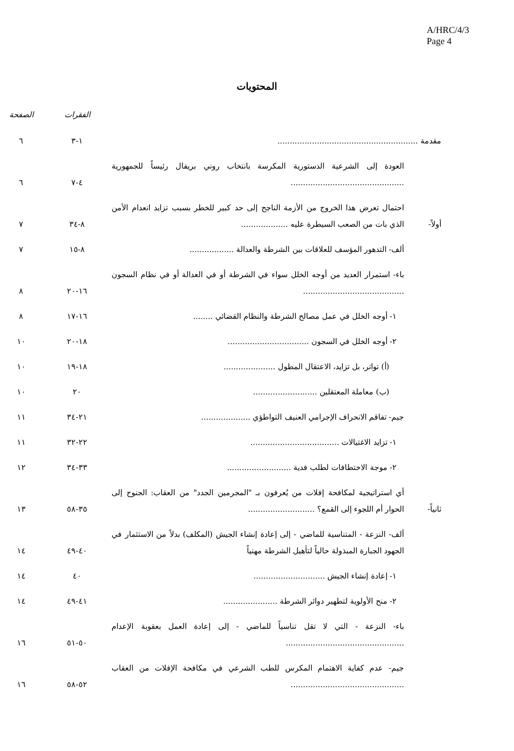A/HRC/4/3
Page 4
المحتويات
| | | الفقرات | الصفحة |
| --- | --- | --- | --- |
| مقدمة ......................................................... | | ١-٣ | ٦ |
| | العودة إلى الشرعية الدستورية المكرسة بانتخاب روني بريفال رئيساً للجمهورية .............................................. | ٤-٧ | ٦ |
| أولاً- | احتمال تعرض هذا الخروج من الأزمة الناجح إلى حد كبير للخطر بسبب تزايد انعدام الأمن الذي بات من الصعب السيطرة عليه ................... | ٨-٣٤ | ٧ |
| | ألف- التدهور المؤسف للعلاقات بين الشرطة والعدالة .................. | ٨-١٥ | ٧ |
| | باء- استمرار العديد من أوجه الخلل سواء في الشرطة أو في العدالة أو في نظام السجون ......................................... | ١٦-٢٠ | ٨ |
| | ١- أوجه الخلل في عمل مصالح الشرطة والنظام القضائي ........ | ١٦-١٧ | ٨ |
| | ٢- أوجه الخلل في السجون ................................. | ١٨-٢٠ | ١٠ |
| | (أ) تواتر، بل تزايد، الاعتقال المطول ..................... | ١٨-١٩ | ١٠ |
| | (ب) معاملة المعتقلين .......................... | ٢٠ | ١٠ |
| | جيم- تفاقم الانحراف الإجرامي العنيف التواطؤي .................... | ٢١-٣٤ | ١١ |
| | ١- تزايد الاغتيالات .................................... | ٢٢-٣٢ | ١١ |
| | ٢- موجة الاختطافات لطلب فدية .......................... | ٣٣-٣٤ | ١٢ |
| ثانياً- | أي استراتيجية لمكافحة إفلات من يُعرفون بـ "المجرمين الجدد" من العقاب: الجنوح إلى الحوار أم اللجوء إلى القمع؟ ........................... | ٣٥-٥٨ | ١٣ |
| | ألف- النزعة - المتناسية للماضي - إلى إعادة إنشاء الجيش (المكلف) بدلاً من الاستثمار في الجهود الجبارة المبذولة حالياً لتأهيل الشرطة مهنياً | ٤٠-٤٩ | ١٤ |
| | ١- إعادة إنشاء الجيش ............................. | ٤٠ | ١٤ |
| | ٢- منح الأولوية لتطهير دوائر الشرطة ...................... | ٤١-٤٩ | ١٤ |
| | باء- النزعة - التي لا تقل تناسياً للماضي - إلى إعادة العمل بعقوبة الإعدام ................................................ | ٥٠-٥١ | ١٦ |
| | جيم- عدم كفاية الاهتمام المكرس للطب الشرعي في مكافحة الإفلات من العقاب .............................................. | ٥٢-٥٨ | ١٦ |